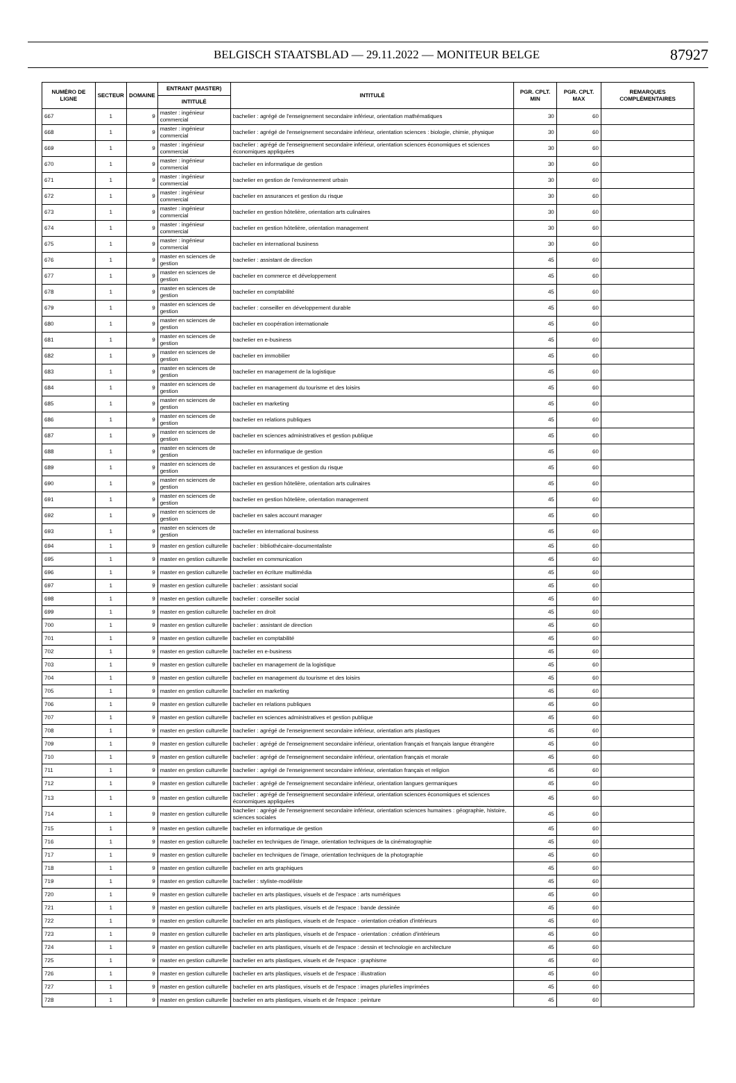BELGISCH STAATSBLAD — 29.11.2022 — MONITEUR BELGE
87927
| NUMÉRO DE LIGNE | SECTEUR | DOMAINE | ENTRANT (MASTER) | INTITULÉ | PGR. CPLT. MIN | PGR. CPLT. MAX | REMARQUES COMPLÉMENTAIRES |
| --- | --- | --- | --- | --- | --- | --- | --- |
| | | | INTITULÉ | | | | |
| 667 | 1 | 9 | master : ingénieur commercial | bachelier : agrégé de l'enseignement secondaire inférieur, orientation mathématiques | 30 | 60 | |
| 668 | 1 | 9 | master : ingénieur commercial | bachelier : agrégé de l'enseignement secondaire inférieur, orientation sciences : biologie, chimie, physique | 30 | 60 | |
| 669 | 1 | 9 | master : ingénieur commercial | bachelier : agrégé de l'enseignement secondaire inférieur, orientation sciences économiques et sciences économiques appliquées | 30 | 60 | |
| 670 | 1 | 9 | master : ingénieur commercial | bachelier en informatique de gestion | 30 | 60 | |
| 671 | 1 | 9 | master : ingénieur commercial | bachelier en gestion de l'environnement urbain | 30 | 60 | |
| 672 | 1 | 9 | master : ingénieur commercial | bachelier en assurances et gestion du risque | 30 | 60 | |
| 673 | 1 | 9 | master : ingénieur commercial | bachelier en gestion hôtelière, orientation arts culinaires | 30 | 60 | |
| 674 | 1 | 9 | master : ingénieur commercial | bachelier en gestion hôtelière, orientation management | 30 | 60 | |
| 675 | 1 | 9 | master : ingénieur commercial | bachelier en international business | 30 | 60 | |
| 676 | 1 | 9 | master en sciences de gestion | bachelier : assistant de direction | 45 | 60 | |
| 677 | 1 | 9 | master en sciences de gestion | bachelier en commerce et développement | 45 | 60 | |
| 678 | 1 | 9 | master en sciences de gestion | bachelier en comptabilité | 45 | 60 | |
| 679 | 1 | 9 | master en sciences de gestion | bachelier : conseiller en développement durable | 45 | 60 | |
| 680 | 1 | 9 | master en sciences de gestion | bachelier en coopération internationale | 45 | 60 | |
| 681 | 1 | 9 | master en sciences de gestion | bachelier en e-business | 45 | 60 | |
| 682 | 1 | 9 | master en sciences de gestion | bachelier en immobilier | 45 | 60 | |
| 683 | 1 | 9 | master en sciences de gestion | bachelier en management de la logistique | 45 | 60 | |
| 684 | 1 | 9 | master en sciences de gestion | bachelier en management du tourisme et des loisirs | 45 | 60 | |
| 685 | 1 | 9 | master en sciences de gestion | bachelier en marketing | 45 | 60 | |
| 686 | 1 | 9 | master en sciences de gestion | bachelier en relations publiques | 45 | 60 | |
| 687 | 1 | 9 | master en sciences de gestion | bachelier en sciences administratives et gestion publique | 45 | 60 | |
| 688 | 1 | 9 | master en sciences de gestion | bachelier en informatique de gestion | 45 | 60 | |
| 689 | 1 | 9 | master en sciences de gestion | bachelier en assurances et gestion du risque | 45 | 60 | |
| 690 | 1 | 9 | master en sciences de gestion | bachelier en gestion hôtelière, orientation arts culinaires | 45 | 60 | |
| 691 | 1 | 9 | master en sciences de gestion | bachelier en gestion hôtelière, orientation management | 45 | 60 | |
| 692 | 1 | 9 | master en sciences de gestion | bachelier en sales account manager | 45 | 60 | |
| 693 | 1 | 9 | master en sciences de gestion | bachelier en international business | 45 | 60 | |
| 694 | 1 | 9 | master en gestion culturelle | bachelier : bibliothécaire-documentaliste | 45 | 60 | |
| 695 | 1 | 9 | master en gestion culturelle | bachelier en communication | 45 | 60 | |
| 696 | 1 | 9 | master en gestion culturelle | bachelier en écriture multimédia | 45 | 60 | |
| 697 | 1 | 9 | master en gestion culturelle | bachelier : assistant social | 45 | 60 | |
| 698 | 1 | 9 | master en gestion culturelle | bachelier : conseiller social | 45 | 60 | |
| 699 | 1 | 9 | master en gestion culturelle | bachelier en droit | 45 | 60 | |
| 700 | 1 | 9 | master en gestion culturelle | bachelier : assistant de direction | 45 | 60 | |
| 701 | 1 | 9 | master en gestion culturelle | bachelier en comptabilité | 45 | 60 | |
| 702 | 1 | 9 | master en gestion culturelle | bachelier en e-business | 45 | 60 | |
| 703 | 1 | 9 | master en gestion culturelle | bachelier en management de la logistique | 45 | 60 | |
| 704 | 1 | 9 | master en gestion culturelle | bachelier en management du tourisme et des loisirs | 45 | 60 | |
| 705 | 1 | 9 | master en gestion culturelle | bachelier en marketing | 45 | 60 | |
| 706 | 1 | 9 | master en gestion culturelle | bachelier en relations publiques | 45 | 60 | |
| 707 | 1 | 9 | master en gestion culturelle | bachelier en sciences administratives et gestion publique | 45 | 60 | |
| 708 | 1 | 9 | master en gestion culturelle | bachelier : agrégé de l'enseignement secondaire inférieur, orientation arts plastiques | 45 | 60 | |
| 709 | 1 | 9 | master en gestion culturelle | bachelier : agrégé de l'enseignement secondaire inférieur, orientation français et français langue étrangère | 45 | 60 | |
| 710 | 1 | 9 | master en gestion culturelle | bachelier : agrégé de l'enseignement secondaire inférieur, orientation français et morale | 45 | 60 | |
| 711 | 1 | 9 | master en gestion culturelle | bachelier : agrégé de l'enseignement secondaire inférieur, orientation français et religion | 45 | 60 | |
| 712 | 1 | 9 | master en gestion culturelle | bachelier : agrégé de l'enseignement secondaire inférieur, orientation langues germaniques | 45 | 60 | |
| 713 | 1 | 9 | master en gestion culturelle | bachelier : agrégé de l'enseignement secondaire inférieur, orientation sciences économiques et sciences économiques appliquées | 45 | 60 | |
| 714 | 1 | 9 | master en gestion culturelle | bachelier : agrégé de l'enseignement secondaire inférieur, orientation sciences humaines : géographie, histoire, sciences sociales | 45 | 60 | |
| 715 | 1 | 9 | master en gestion culturelle | bachelier en informatique de gestion | 45 | 60 | |
| 716 | 1 | 9 | master en gestion culturelle | bachelier en techniques de l'image, orientation techniques de la cinématographie | 45 | 60 | |
| 717 | 1 | 9 | master en gestion culturelle | bachelier en techniques de l'image, orientation techniques de la photographie | 45 | 60 | |
| 718 | 1 | 9 | master en gestion culturelle | bachelier en arts graphiques | 45 | 60 | |
| 719 | 1 | 9 | master en gestion culturelle | bachelier : styliste-modéliste | 45 | 60 | |
| 720 | 1 | 9 | master en gestion culturelle | bachelier en arts plastiques, visuels et de l'espace : arts numériques | 45 | 60 | |
| 721 | 1 | 9 | master en gestion culturelle | bachelier en arts plastiques, visuels et de l'espace : bande dessinée | 45 | 60 | |
| 722 | 1 | 9 | master en gestion culturelle | bachelier en arts plastiques, visuels et de l'espace - orientation création d'intérieurs | 45 | 60 | |
| 723 | 1 | 9 | master en gestion culturelle | bachelier en arts plastiques, visuels et de l'espace - orientation : création d'intérieurs | 45 | 60 | |
| 724 | 1 | 9 | master en gestion culturelle | bachelier en arts plastiques, visuels et de l'espace : dessin et technologie en architecture | 45 | 60 | |
| 725 | 1 | 9 | master en gestion culturelle | bachelier en arts plastiques, visuels et de l'espace : graphisme | 45 | 60 | |
| 726 | 1 | 9 | master en gestion culturelle | bachelier en arts plastiques, visuels et de l'espace : illustration | 45 | 60 | |
| 727 | 1 | 9 | master en gestion culturelle | bachelier en arts plastiques, visuels et de l'espace : images plurielles imprimées | 45 | 60 | |
| 728 | 1 | 9 | master en gestion culturelle | bachelier en arts plastiques, visuels et de l'espace : peinture | 45 | 60 | |